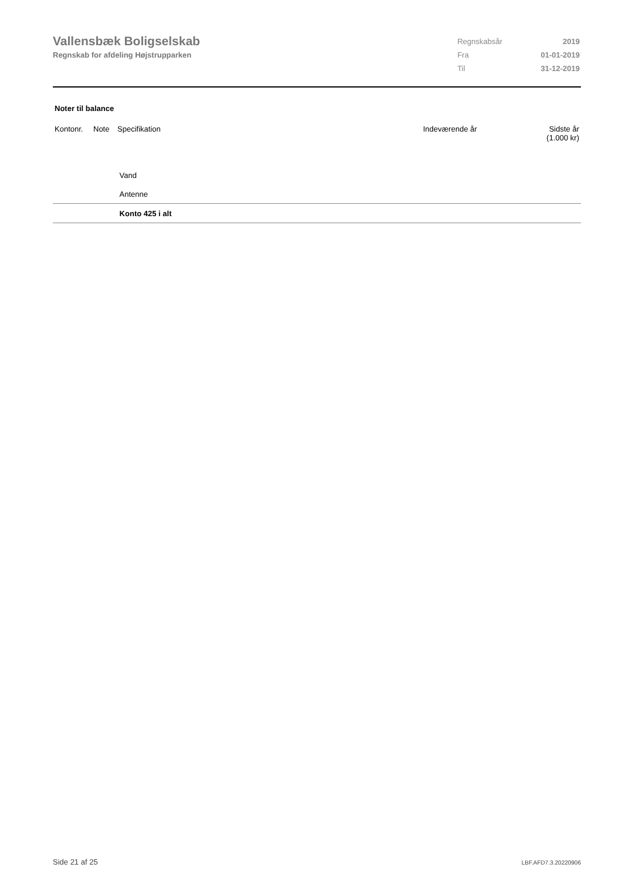Vallensbæk Boligselskab
Regnskab for afdeling Højstrupparken
| Regnskabsår | 2019 |
| Fra | 01-01-2019 |
| Til | 31-12-2019 |
Noter til balance
| Kontonr. | Note | Specifikation | Indeværende år | Sidste år (1.000 kr) |
| --- | --- | --- | --- | --- |
| | | Vand | | |
| | | Antenne | | |
| | | Konto 425 i alt | | |
Side 21 af 25 LBF.AFD7.3.20220906